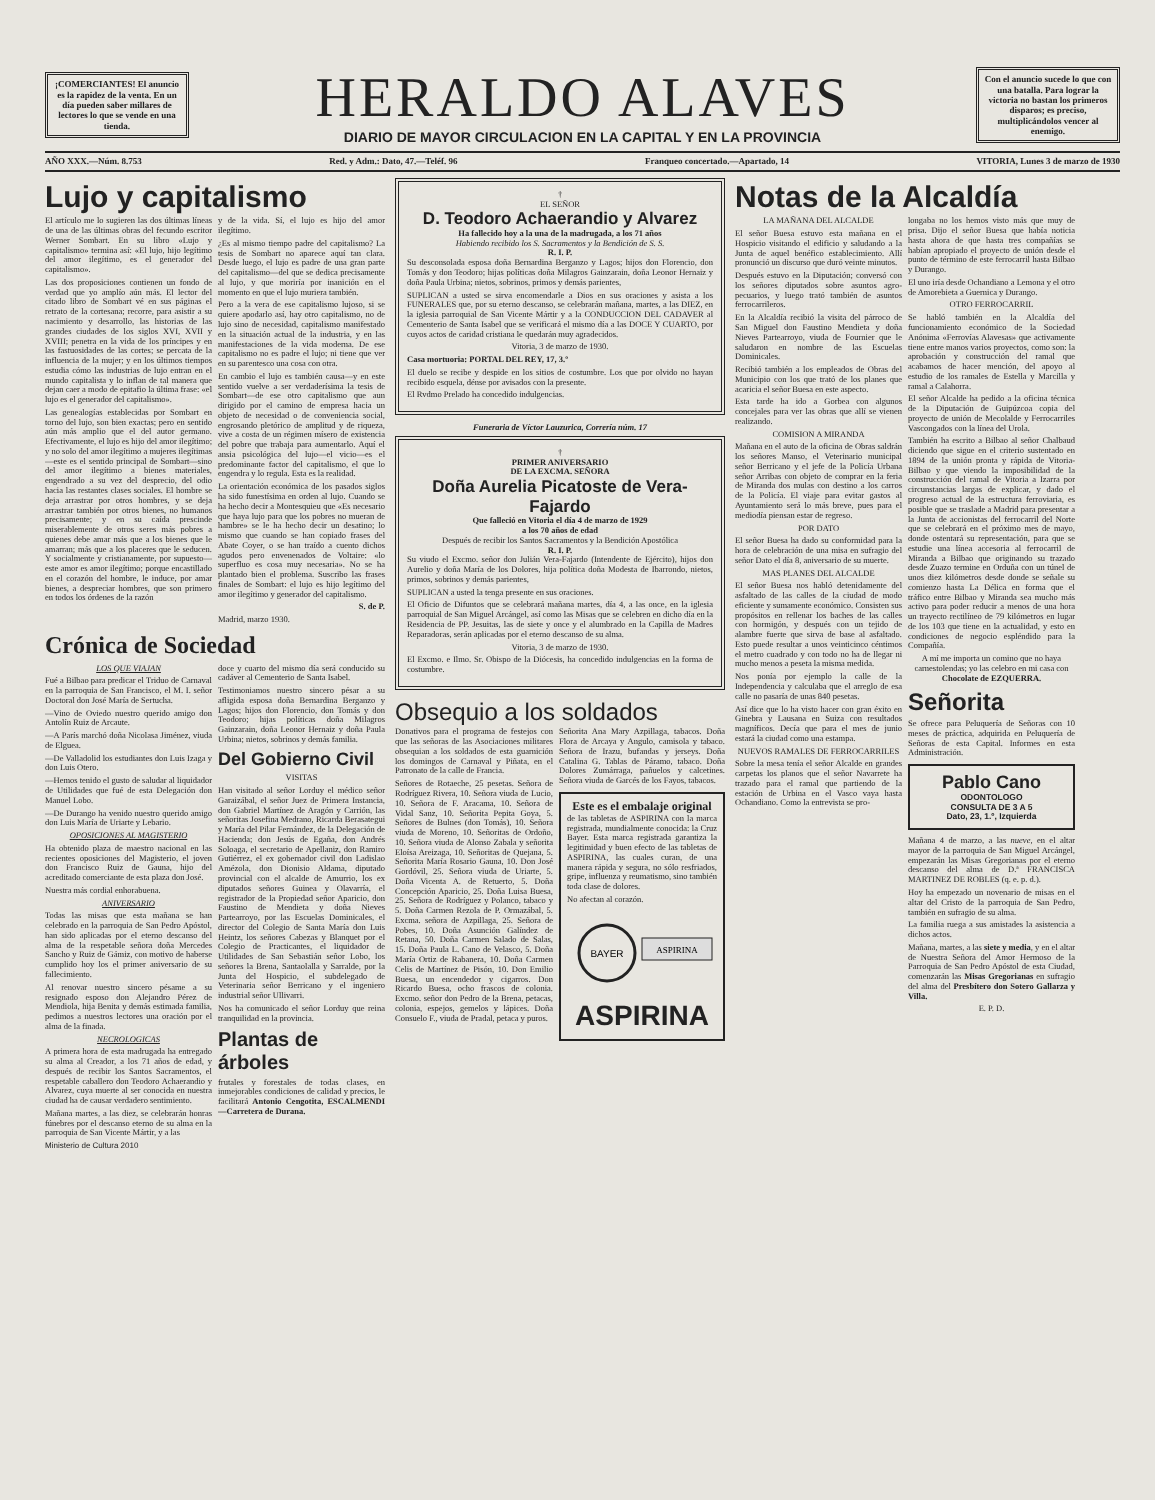¡COMERCIANTES! El anuncio es la rapidez de la venta. En un día pueden saber millares de lectores lo que se vende en una tienda.
HERALDO ALAVES
DIARIO DE MAYOR CIRCULACION EN LA CAPITAL Y EN LA PROVINCIA
Con el anuncio sucede lo que con una batalla. Para lograr la victoria no bastan los primeros disparos; es preciso, multiplicándolos vencer al enemigo.
AÑO XXX.—Núm. 8.753 Red. y Adm.: Dato, 47.—Teléf. 96 Franqueo concertado.—Apartado, 14 VITORIA, Lunes 3 de marzo de 1930
Lujo y capitalismo
El artículo me lo sugieren las dos últimas líneas de una de las últimas obras del fecundo escritor Werner Sombart. En su libro «Lujo y capitalismo» termina así: «El lujo, hijo legítimo del amor ilegítimo, es el generador del capitalismo».
Las dos proposiciones contienen un fondo de verdad que yo amplío aún más. El lector del citado libro de Sombart vé en sus páginas el retrato de la cortesana; recorre, para asistir a su nacimiento y desarrollo, las historias de las grandes ciudades de los siglos XVI, XVII y XVIII; penetra en la vida de los príncipes y en las fastuosidades de las cortes; se percata de la influencia de la mujer; y en los últimos tiempos estudia cómo las industrias de lujo entran en el mundo capitalista y lo inflan de tal manera que dejan caer a modo de epitafio la última frase: «el lujo es el generador del capitalismo».
Las genealogías establecidas por Sombart en torno del lujo, son bien exactas; pero en sentido aún más amplio que el del autor germano. Efectivamente, el lujo es hijo del amor ilegítimo; y no solo del amor ilegítimo a mujeres ilegítimas—este es el sentido principal de Sombart—sino del amor ilegítimo a bienes materiales, engendrado a su vez del desprecio, del odio hacia las restantes clases sociales. El hombre se deja arrastrar por otros hombres, y se deja arrastrar también por otros bienes, no humanos precisamente; y en su caída prescinde miserablemente de otros seres más pobres a quienes debe amar más que a los bienes que le amarran; más que a los placeres que le seducen. Y socialmente y cristianamente, por supuesto—este amor es amor ilegítimo; porque encastillado en el corazón del hombre, le induce, por amar bienes, a despreciar hombres, que son primero en todos los órdenes de la razón
y de la vida. Sí, el lujo es hijo del amor ilegítimo.
¿Es al mismo tiempo padre del capitalismo? La tesis de Sombart no aparece aquí tan clara. Desde luego, el lujo es padre de una gran parte del capitalismo—del que se dedica precisamente al lujo, y que moriría por inanición en el momento en que el lujo muriera también.
Pero a la vera de ese capitalismo lujoso, si se quiere apodarlo así, hay otro capitalismo, no de lujo sino de necesidad, capitalismo manifestado en la situación actual de la industria, y en las manifestaciones de la vida moderna. De ese capitalismo no es padre el lujo; ni tiene que ver en su parentesco una cosa con otra.
En cambio el lujo es también causa—y en este sentido vuelve a ser verdaderísima la tesis de Sombart—de ese otro capitalismo que aun dirigido por el camino de empresa hacia un objeto de necesidad o de conveniencia social, engrosando pletórico de amplitud y de riqueza, vive a costa de un régimen mísero de existencia del pobre que trabaja para aumentarlo. Aquí el ansia psicológica del lujo—el vicio—es el predominante factor del capitalismo, el que lo engendra y lo regula. Esta es la realidad.
La orientación económica de los pasados siglos ha sido funestísima en orden al lujo. Cuando se ha hecho decir a Montesquieu que «Es necesario que haya lujo para que los pobres no mueran de hambre» se le ha hecho decir un desatino; lo mismo que cuando se han copiado frases del Abate Coyer, o se han traído a cuento dichos agudos pero envenenados de Voltaire: «lo superfluo es cosa muy necesaria». No se ha plantado bien el problema. Suscribo las frases finales de Sombart: el lujo es hijo legítimo del amor ilegítimo y generador del capitalismo.
S. de P.
Madrid, marzo 1930.
Crónica de Sociedad
LOS QUE VIAJAN
Fué a Bilbao para predicar el Triduo de Carnaval en la parroquia de San Francisco, el M. I. señor Doctoral don José María de Sertucha.
—Vino de Oviedo nuestro querido amigo don Antolín Ruiz de Arcaute.
—A París marchó doña Nicolasa Jiménez, viuda de Elguea.
—De Valladolid los estudiantes don Luis Izaga y don Luis Otero.
—Hemos tenido el gusto de saludar al liquidador de Utilidades que fué de esta Delegación don Manuel Lobo.
—De Durango ha venido nuestro querido amigo don Luis María de Uriarte y Lebario.
OPOSICIONES AL MAGISTERIO
Ha obtenido plaza de maestro nacional en las recientes oposiciones del Magisterio, el joven don Francisco Ruiz de Gauna, hijo del acreditado comerciante de esta plaza don José.
Nuestra más cordial enhorabuena.
ANIVERSARIO
Todas las misas que esta mañana se han celebrado en la parroquia de San Pedro Apóstol, han sido aplicadas por el eterno descanso del alma de la respetable señora doña Mercedes Sancho y Ruiz de Gámiz, con motivo de haberse cumplido hoy los el primer aniversario de su fallecimiento.
Al renovar nuestro sincero pésame a su resignado esposo don Alejandro Pérez de Mendiola, hija Benita y demás estimada familia, pedimos a nuestros lectores una oración por el alma de la finada.
NECROLOGICAS
A primera hora de esta madrugada ha entregado su alma al Creador, a los 71 años de edad, y después de recibir los Santos Sacramentos, el respetable caballero don Teodoro Achaerandio y Alvarez, cuya muerte al ser conocida en nuestra ciudad ha de causar verdadero sentimiento.
Mañana martes, a las diez, se celebrarán honras fúnebres por el descanso eterno de su alma en la parroquia de San Vicente Mártir, y a las
doce y cuarto del mismo día será conducido su cadáver al Cementerio de Santa Isabel.
Testimoniamos nuestro sincero pésar a su afligida esposa doña Bernardina Berganzo y Lagos; hijos don Florencio, don Tomás y don Teodoro; hijas políticas doña Milagros Gainzarain, doña Leonor Hernaiz y doña Paula Urbina; nietos, sobrinos y demás familia.
Del Gobierno Civil
VISITAS
Han visitado al señor Lorduy el médico señor Garaizábal, el señor Juez de Primera Instancia, don Gabriel Martínez de Aragón y Carrión, las señoritas Josefina Medrano, Ricarda Berasategui y María del Pilar Fernández, de la Delegación de Hacienda; don Jesús de Egaña, don Andrés Soloaga, el secretario de Apellaniz, don Ramiro Gutiérrez, el ex gobernador civil don Ladislao Amézola, don Dionisio Aldama, diputado provincial con el alcalde de Amurrio, los ex diputados señores Guinea y Olavarría, el registrador de la Propiedad señor Aparicio, don Faustino de Mendieta y doña Nieves Partearroyo, por las Escuelas Dominicales, el director del Colegio de Santa María don Luis Heintz, los señores Cabezas y Blanquet por el Colegio de Practicantes, el liquidador de Utilidades de San Sebastián señor Lobo, los señores la Brena, Santaolalla y Sarralde, por la Junta del Hospicio, el subdelegado de Veterinaria señor Berricano y el ingeniero industrial señor Ullivarri.
Nos ha comunicado el señor Lorduy que reina tranquilidad en la provincia.
Plantas de árboles
frutales y forestales de todas clases, en inmejorables condiciones de calidad y precios, le facilitará Antonio Cengotita, ESCALMENDI —Carretera de Durana.
†
EL SEÑOR
D. Teodoro Achaerandio y Alvarez
Ha fallecido hoy a la una de la madrugada, a los 71 años
Habiendo recibido los S. Sacramentos y la Bendición de S. S.
R. I. P.
Su desconsolada esposa doña Bernardina Berganzo y Lagos; hijos don Florencio, don Tomás y don Teodoro; hijas políticas doña Milagros Gainzarain, doña Leonor Hernaiz y doña Paula Urbina; nietos, sobrinos, primos y demás parientes,
SUPLICAN a usted se sirva encomendarle a Dios en sus oraciones y asista a los FUNERALES que, por su eterno descanso, se celebrarán mañana, martes, a las DIEZ, en la iglesia parroquial de San Vicente Mártir y a la CONDUCCION DEL CADAVER al Cementerio de Santa Isabel que se verificará el mismo día a las DOCE Y CUARTO, por cuyos actos de caridad cristiana le quedarán muy agradecidos.
Vitoria, 3 de marzo de 1930.
Casa mortuoria: PORTAL DEL REY, 17, 3.º
El duelo se recibe y despide en los sitios de costumbre. Los que por olvido no hayan recibido esquela, dénse por avisados con la presente.
El Rvdmo Prelado ha concedido indulgencias.
Funeraria de Víctor Lauzurica, Correría núm. 17
†
PRIMER ANIVERSARIO
DE LA EXCMA. SEÑORA
Doña Aurelia Picatoste de Vera-Fajardo
Que falleció en Vitoria el día 4 de marzo de 1929
a los 70 años de edad
Después de recibir los Santos Sacramentos y la Bendición Apostólica
R. I. P.
Su viudo el Excmo. señor don Julián Vera-Fajardo (Intendente de Ejército), hijos don Aurelio y doña María de los Dolores, hija política doña Modesta de Ibarrondo, nietos, primos, sobrinos y demás parientes,
SUPLICAN a usted la tenga presente en sus oraciones.
El Oficio de Difuntos que se celebrará mañana martes, día 4, a las once, en la iglesia parroquial de San Miguel Arcángel, así como las Misas que se celebren en dicho día en la Residencia de PP. Jesuitas, las de siete y once y el alumbrado en la Capilla de Madres Reparadoras, serán aplicadas por el eterno descanso de su alma.
Vitoria, 3 de marzo de 1930.
El Excmo. e Ilmo. Sr. Obispo de la Diócesis, ha concedido indulgencias en la forma de costumbre.
Obsequio a los soldados
Donativos para el programa de festejos con que las señoras de las Asociaciones militares obsequian a los soldados de esta guarnición los domingos de Carnaval y Piñata, en el Patronato de la calle de Francia.
Señores de Rotaeche, 25 pesetas. Señora de Rodríguez Rivera, 10. Señora viuda de Lucio, 10. Señora de F. Aracama, 10. Señora de Vidal Sanz, 10. Señorita Pepita Goya, 5. Señores de Bulnes (don Tomás), 10. Señora viuda de Moreno, 10. Señoritas de Ordoño, 10. Señora viuda de Alonso Zabala y señorita Eloísa Areizaga, 10. Señoritas de Quejana, 5. Señorita María Rosario Gauna, 10. Don José Gordóvil, 25. Señora viuda de Uriarte, 5. Doña Vicenta A. de Retuerto, 5. Doña Concepción Aparicio, 25. Doña Luisa Buesa, 25. Señora de Rodríguez y Polanco, tabaco y 5. Doña Carmen Rezola de P. Ormazábal, 5. Excma. señora de Azpillaga, 25. Señora de Pobes, 10. Doña Asunción Galíndez de Retana, 50. Doña Carmen Salado de Salas, 15. Doña Paula L. Cano de Velasco, 5. Doña María Ortiz de Rabanera, 10. Doña Carmen Celis de Martínez de Pisón, 10. Don Emilio Buesa, un encendedor y cigarros. Don Ricardo Buesa, ocho frascos de colonia. Excmo. señor don Pedro de la Brena, petacas, colonia, espejos, gemelos y lápices. Doña Consuelo F., viuda de Pradal, petaca y puros.
Señorita Ana Mary Azpillaga, tabacos. Doña Flora de Arcaya y Angulo, camisola y tabaco. Señora de Irazu, bufandas y jerseys. Doña Catalina G. Tablas de Páramo, tabaco. Doña Dolores Zumárraga, pañuelos y calcetines. Señora viuda de Garcés de los Fayos, tabacos.
Este es el embalaje original
de las tabletas de ASPIRINA con la marca registrada, mundialmente conocida: la Cruz Bayer. Esta marca registrada garantiza la legitimidad y buen efecto de las tabletas de ASPIRINA, las cuales curan, de una manera rápida y segura, no sólo resfriados, gripe, influenza y reumatismo, sino también toda clase de dolores.
No afectan al corazón.
BAYER
ASPIRINA
ASPIRINA
Notas de la Alcaldía
LA MAÑANA DEL ALCALDE
El señor Buesa estuvo esta mañana en el Hospicio visitando el edificio y saludando a la Junta de aquel benéfico establecimiento. Allí pronunció un discurso que duró veinte minutos.
Después estuvo en la Diputación; conversó con los señores diputados sobre asuntos agro-pecuarios, y luego trató también de asuntos ferrocarrileros.
En la Alcaldía recibió la visita del párroco de San Miguel don Faustino Mendieta y doña Nieves Partearroyo, viuda de Fournier que le saludaron en nombre de las Escuelas Dominicales.
Recibió también a los empleados de Obras del Municipio con los que trató de los planes que acaricia el señor Buesa en este aspecto.
Esta tarde ha ido a Gorbea con algunos concejales para ver las obras que allí se vienen realizando.
COMISION A MIRANDA
Mañana en el auto de la oficina de Obras saldrán los señores Manso, el Veterinario municipal señor Berricano y el jefe de la Policía Urbana señor Arribas con objeto de comprar en la feria de Miranda dos mulas con destino a los carros de la Policía. El viaje para evitar gastos al Ayuntamiento será lo más breve, pues para el mediodía piensan estar de regreso.
POR DATO
El señor Buesa ha dado su conformidad para la hora de celebración de una misa en sufragio del señor Dato el día 8, aniversario de su muerte.
MAS PLANES DEL ALCALDE
El señor Buesa nos habló detenidamente del asfaltado de las calles de la ciudad de modo eficiente y sumamente económico. Consisten sus propósitos en rellenar los baches de las calles con hormigón, y después con un tejido de alambre fuerte que sirva de base al asfaltado. Esto puede resultar a unos veinticinco céntimos el metro cuadrado y con todo no ha de llegar ni mucho menos a peseta la misma medida.
Nos ponía por ejemplo la calle de la Independencia y calculaba que el arreglo de esa calle no pasaría de unas 840 pesetas.
Así dice que lo ha visto hacer con gran éxito en Ginebra y Lausana en Suiza con resultados magníficos. Decía que para el mes de junio estará la ciudad como una estampa.
NUEVOS RAMALES DE FERROCARRILES
Sobre la mesa tenía el señor Alcalde en grandes carpetas los planos que el señor Navarrete ha trazado para el ramal que partiendo de la estación de Urbina en el Vasco vaya hasta Ochandiano. Como la entrevista se pro-
longaba no los hemos visto más que muy de prisa. Dijo el señor Buesa que había noticia hasta ahora de que hasta tres compañías se habían apropiado el proyecto de unión desde el punto de término de este ferrocarril hasta Bilbao y Durango.
El uno iría desde Ochandiano a Lemona y el otro de Amorebieta a Guernica y Durango.
OTRO FERROCARRIL
Se habló también en la Alcaldía del funcionamiento económico de la Sociedad Anónima «Ferrovías Alavesas» que activamente tiene entre manos varios proyectos, como son: la aprobación y construcción del ramal que acabamos de hacer mención, del apoyo al estudio de los ramales de Estella y Marcilla y ramal a Calahorra.
El señor Alcalde ha pedido a la oficina técnica de la Diputación de Guipúzcoa copia del proyecto de unión de Mecolalde y Ferrocarriles Vascongados con la línea del Urola.
También ha escrito a Bilbao al señor Chalbaud diciendo que sigue en el criterio sustentado en 1894 de la unión pronta y rápida de Vitoria-Bilbao y que viendo la imposibilidad de la construcción del ramal de Vitoria a Izarra por circunstancias largas de explicar, y dado el progreso actual de la estructura ferroviaria, es posible que se traslade a Madrid para presentar a la Junta de accionistas del ferrocarril del Norte que se celebrará en el próximo mes de mayo, donde ostentará su representación, para que se estudie una línea accesoria al ferrocarril de Miranda a Bilbao que originando su trazado desde Zuazo termine en Orduña con un túnel de unos diez kilómetros desde donde se señale su comienzo hasta La Délica en forma que el tráfico entre Bilbao y Miranda sea mucho más activo para poder reducir a menos de una hora un trayecto rectilíneo de 79 kilómetros en lugar de los 103 que tiene en la actualidad, y esto en condiciones de negocio espléndido para la Compañía.
A mí me importa un comino que no haya carnestolendas; yo las celebro en mi casa con Chocolate de EZQUERRA.
Señorita
Se ofrece para Peluquería de Señoras con 10 meses de práctica, adquirida en Peluquería de Señoras de esta Capital. Informes en esta Administración.
Pablo Cano
ODONTOLOGO
CONSULTA DE 3 A 5
Dato, 23, 1.º, Izquierda
Mañana 4 de marzo, a las nueve, en el altar mayor de la parroquia de San Miguel Arcángel, empezarán las Misas Gregorianas por el eterno descanso del alma de D.ª FRANCISCA MARTINEZ DE ROBLES (q. e. p. d.).
Hoy ha empezado un novenario de misas en el altar del Cristo de la parroquia de San Pedro, también en sufragio de su alma.
La familia ruega a sus amistades la asistencia a dichos actos.
Mañana, martes, a las siete y media, y en el altar de Nuestra Señora del Amor Hermoso de la Parroquia de San Pedro Apóstol de esta Ciudad, comenzarán las Misas Gregorianas en sufragio del alma del Presbítero don Sotero Gallarza y Villa.
E. P. D.
Ministerio de Cultura 2010